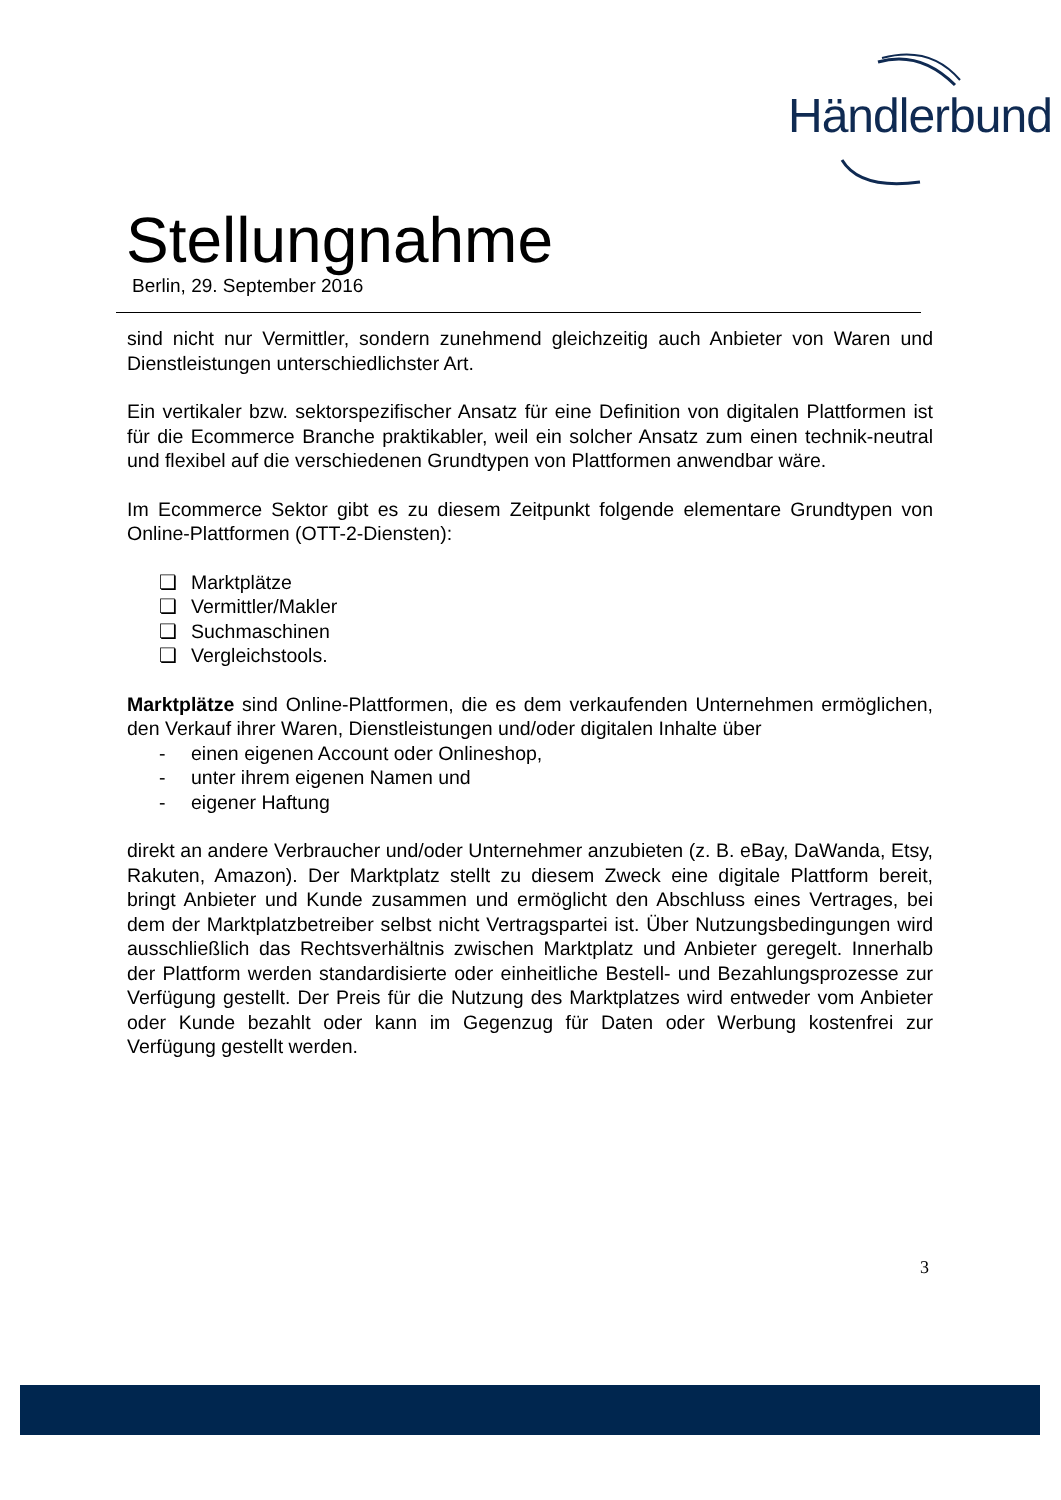Händlerbund
Stellungnahme
Berlin, 29. September 2016
sind nicht nur Vermittler, sondern zunehmend gleichzeitig auch Anbieter von Waren und Dienstleistungen unterschiedlichster Art.
Ein vertikaler bzw. sektorspezifischer Ansatz für eine Definition von digitalen Plattformen ist für die Ecommerce Branche praktikabler, weil ein solcher Ansatz zum einen technik-neutral und flexibel auf die verschiedenen Grundtypen von Plattformen anwendbar wäre.
Im Ecommerce Sektor gibt es zu diesem Zeitpunkt folgende elementare Grundtypen von Online-Plattformen (OTT-2-Diensten):
❏ Marktplätze
❏ Vermittler/Makler
❏ Suchmaschinen
❏ Vergleichstools.
Marktplätze sind Online-Plattformen, die es dem verkaufenden Unternehmen ermöglichen, den Verkauf ihrer Waren, Dienstleistungen und/oder digitalen Inhalte über
- einen eigenen Account oder Onlineshop,
- unter ihrem eigenen Namen und
- eigener Haftung
direkt an andere Verbraucher und/oder Unternehmer anzubieten (z. B. eBay, DaWanda, Etsy, Rakuten, Amazon). Der Marktplatz stellt zu diesem Zweck eine digitale Plattform bereit, bringt Anbieter und Kunde zusammen und ermöglicht den Abschluss eines Vertrages, bei dem der Marktplatzbetreiber selbst nicht Vertragspartei ist. Über Nutzungsbedingungen wird ausschließlich das Rechtsverhältnis zwischen Marktplatz und Anbieter geregelt. Innerhalb der Plattform werden standardisierte oder einheitliche Bestell- und Bezahlungsprozesse zur Verfügung gestellt. Der Preis für die Nutzung des Marktplatzes wird entweder vom Anbieter oder Kunde bezahlt oder kann im Gegenzug für Daten oder Werbung kostenfrei zur Verfügung gestellt werden.
3